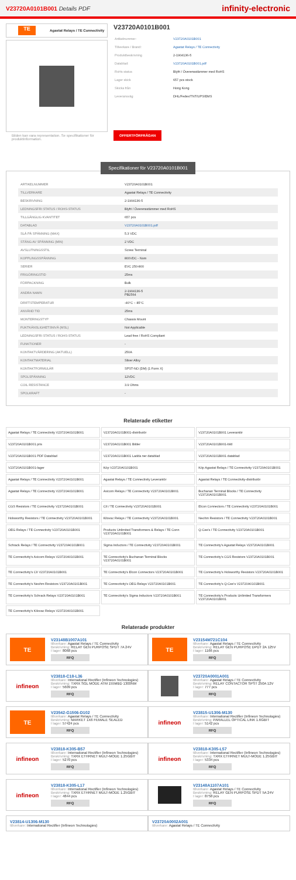V23720A0101B001 Details PDF
infinity-electronic
TE
Agastat Relays / TE Connectivity
Bilden kan vara representation. Se specifikationer för produktinformation.
V23720A0101B001
| Artikelnummer: | V23720A0101B001 |
| Tillverkare / Brand: | Agastat Relays / TE Connectivity |
| Produktbeskrivning | 2-1904136-5 |
| Datablad: | V23720A0101B001.pdf |
| RoHs status | Blyfri / Överensstämmer med RoHS |
| Lager skick | 657 pcs stock |
| Skicka från | Hong Kong |
| Leveransväg | DHL/Fedex/TNT/UPS/EMS |
OFFERTFÖRFRÅGAN
Specifikationer för V23720A0101B001
| ARTIKELNUMMER | V23720A0101B001 |
| TILLVERKARE | Agastat Relays / TE Connectivity |
| BESKRIVNING | 2-1904136-5 |
| LEDNINGSFRI STATUS / ROHS-STATUS | Blyfri / Överensstämmer med RoHS |
| TILLGÄNGLIG KVANTITET | 657 pcs |
| DATABLAD | V23720A0101B001.pdf |
| SLÅ PÅ SPÄNNING (MAX) | 5.3 VDC |
| STÄNG AV SPÄNNING (MIN) | 2 VDC |
| AVSLUTNINGSSTIL | Screw Terminal |
| KOPPLINGSSPÄNNING | 800VDC - Nom |
| SERIER | EVC 250-800 |
| FRIGÖRINGSTID | 25ms |
| FÖRPACKNING | Bulk |
| ANDRA NAMN | 2-1904136-5 PB2564 |
| DRIFTSTEMPERATUR | -40°C ~ 85°C |
| ANVÄND TID | 25ms |
| MONTERINGSTYP | Chassis Mount |
| FUKTKÄNSLIGHETSNIVÅ (MSL) | Not Applicable |
| LEDNINGSFRI STATUS / ROHS-STATUS | Lead free / RoHS Compliant |
| FUNKTIONER | - |
| KONTAKTVÄRDERING (AKTUELL) | 250A |
| KONTAKTMATERIAL | Silver Alloy |
| KONTAKTFORMULÄR | SPST-NO (DM) (1 Form X) |
| SPOLSPÄNNING | 12VDC |
| COIL RESISTANCE | 3.9 Ohms |
| SPOLKRAFT | - |
Relaterade etiketter
Agastat Relays / TE Connectivity V23720A0101B001
V23720A0101B001-distributör
V23720A0101B001 Leverantör
V23720A0101B001 pris
V23720A0101B001 Bilder
V23720A0101B001-bild
V23720A0101B001 PDF Datablad
V23720A0101B001 Ladda ner datablad
V23720A0101B001 datablad
V23720A0101B001-lager
Köp V23720A0101B001
Köp Agastat Relays / TE Connectivity V23720A0101B001
Agastat Relays / TE Connectivity V23720A0101B001
Agastat Relays / TE Connectivity Leverantör
Agastat Relays / TE Connectivity-distributör
Agastat Relays / TE Connectivity V23720A0101B001
Axicom Relays / TE Connectivity V23720A0101B001
Buchanan Terminal Blocks / TE Connectivity V23720A0101B001
CGS Resistors / TE Connectivity V23720A0101B001
CII / TE Connectivity V23720A0101B001
Elcon Connectors / TE Connectivity V23720A0101B001
Holsworthy Resistors / TE Connectivity V23720A0101B001
Kilovac Relays / TE Connectivity V23720A0101B001
Neohm Resistors / TE Connectivity V23720A0101B001
OEG Relays / TE Connectivity V23720A0101B001
Products Unlimited Transformers & Relays / TE Conn V23720A0101B001
Q-Cee's / TE Connectivity V23720A0101B001
Schrack Relays / TE Connectivity V23720A0101B001
Sigma Inductors / TE Connectivity V23720A0101B001
TE Connectivity's Agastat Relays V23720A0101B001
TE Connectivity's Axicom Relays V23720A0101B001
TE Connectivity's Buchanan Terminal Blocks V23720A0101B001
TE Connectivity's CGS Resistors V23720A0101B001
TE Connectivity's CII V23720A0101B001
TE Connectivity's Elcon Connectors V23720A0101B001
TE Connectivity's Holsworthy Resistors V23720A0101B001
TE Connectivity's Neohm Resistors V23720A0101B001
TE Connectivity's OEG Relays V23720A0101B001
TE Connectivity's Q-Cee's V23720A0101B001
TE Connectivity's Schrack Relays V23720A0101B001
TE Connectivity's Sigma Inductors V23720A0101B001
TE Connectivity's Products Unlimited Transformers V23720A0101B001
TE Connectivity's Kilovac Relays V23720A0101B001
Relaterade produkter
TE
V23148B1007A101
tillverkare: Agastat Relays / TE Connectivity
Beskrivning: RELAY GEN PURPOSE SPDT 7A 24V
I lager: 8068 pcs
RFQ
TE
V23154M721C104
tillverkare: Agastat Relays / TE Connectivity
Beskrivning: RELAY GEN PURPOSE DPDT 2A 125V
I lager: 1166 pcs
RFQ
infineon
V23818-C18-L36
tillverkare: International Rectifier (Infineon Technologies)
Beskrivning: TXRX SGL MODE ATM 155MBD 1300NM
I lager: 5609 pcs
RFQ
V23720A0001A001
tillverkare: Agastat Relays / TE Connectivity
Beskrivning: RELAY CONTACTOR SPST 250A 12V
I lager: 777 pcs
RFQ
TE
V23542-G1506-D102
tillverkare: Agastat Relays / TE Connectivity
Beskrivning: MARKET 1X6 FEMALE SEALED
I lager: 57424 pcs
RFQ
infineon
V23815-U1306-M130
tillverkare: International Rectifier (Infineon Technologies)
Beskrivning: PARALLEL OPTICAL LINK 1.6GBIT
I lager: 5142 pcs
RFQ
infineon
V23818-K305-B57
tillverkare: International Rectifier (Infineon Technologies)
Beskrivning: TXRX ETHRNET MULT-MODE 1.25GBIT
I lager: 5270 pcs
RFQ
infineon
V23818-K305-L57
tillverkare: International Rectifier (Infineon Technologies)
Beskrivning: TXRX ETHRNET MULT-MODE 1.25GBIT
I lager: 5334 pcs
RFQ
infineon
V23818-K305-L17
tillverkare: International Rectifier (Infineon Technologies)
Beskrivning: TXRX ETHRNET MULT-MODE 1.25GBIT
I lager: 4844 pcs
RFQ
V23148A1107A101
tillverkare: Agastat Relays / TE Connectivity
Beskrivning: RELAY GEN PURPOSE SPDT 5A 24V
I lager: 8758 pcs
RFQ
V23814-U1306-M130
tillverkare: International Rectifier (Infineon Technologies)
V23720A0002A001
tillverkare: Agastat Relays / TE Connectivity